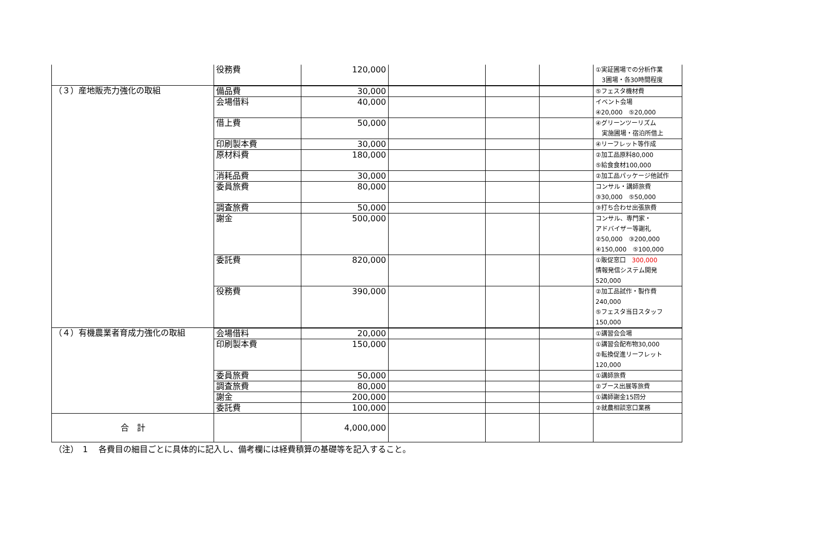| | 役務費 | 120,000 | | | | ①実証圃場での分析作業 3圃場・各30時間程度 |
| （３）産地販売力強化の取組 | | | | | | |
| | 備品費 | 30,000 | | | | ⑤フェスタ機材費 |
| | 会場借料 | 40,000 | | | | イベント会場 ④20,000 ⑤20,000 |
| | 借上費 | 50,000 | | | | ④グリーンツーリズム 実施圃場・宿泊所借上 |
| | 印刷製本費 | 30,000 | | | | ④リーフレット等作成 |
| | 原材料費 | 180,000 | | | | ②加工品原料80,000 ⑤給食食材100,000 |
| | 消耗品費 | 30,000 | | | | ②加工品パッケージ他試作 |
| | 委員旅費 | 80,000 | | | | コンサル・講師旅費 ③30,000 ⑤50,000 |
| | 調査旅費 | 50,000 | | | | ③打ち合わせ出張旅費 |
| | 謝金 | 500,000 | | | | コンサル、専門家・ アドバイザー等謝礼 ②50,000 ③200,000 ④150,000 ⑤100,000 |
| | 委託費 | 820,000 | | | | ①販促窓口 300,000 情報発信システム開発 520,000 |
| | 役務費 | 390,000 | | | | ②加工品試作・製作費 240,000 ⑤フェスタ当日スタッフ 150,000 |
| （４）有機農業者育成力強化の取組 | | | | | | |
| | 会場借料 | 20,000 | | | | ①講習会会場 |
| | 印刷製本費 | 150,000 | | | | ①講習会配布物30,000 ②転換促進リーフレット 120,000 |
| | 委員旅費 | 50,000 | | | | ①講師旅費 |
| | 調査旅費 | 80,000 | | | | ②ブース出展等旅費 |
| | 謝金 | 200,000 | | | | ①講師謝金15回分 |
| | 委託費 | 100,000 | | | | ②就農相談窓口業務 |
| 合 計 | | 4,000,000 | | | | |
（注）　1　 各費目の細目ごとに具体的に記入し、備考欄には経費積算の基礎等を記入すること。